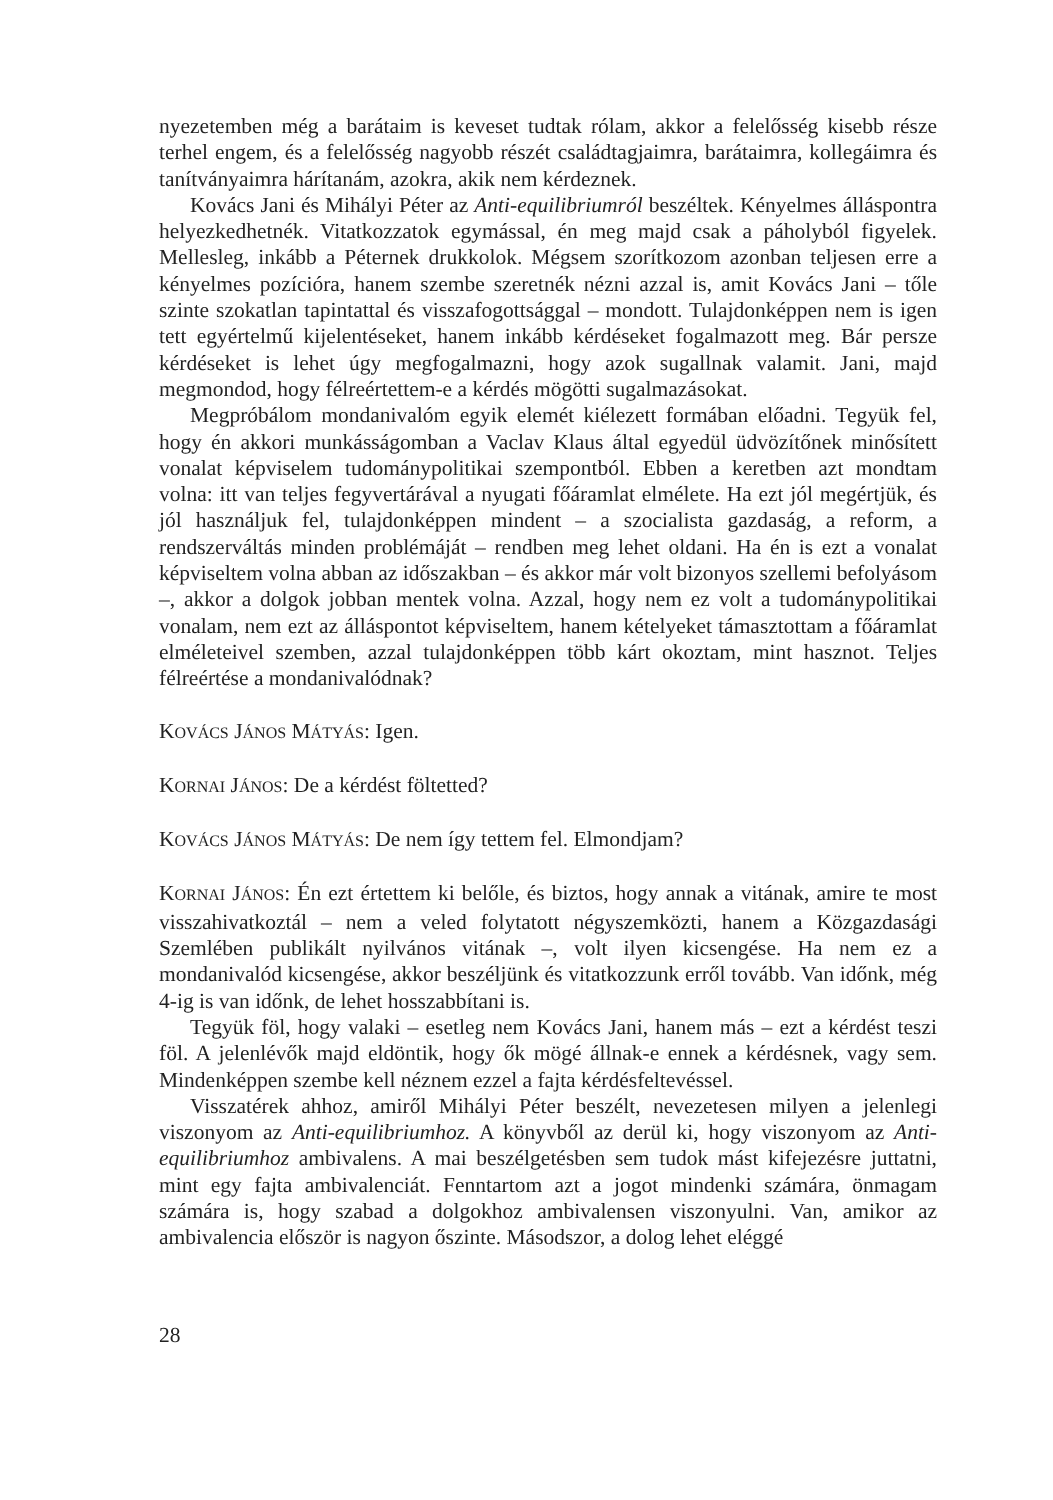nyezetemben még a barátaim is keveset tudtak rólam, akkor a felelősség kisebb része terhel engem, és a felelősség nagyobb részét családtagjaimra, barátaimra, kollegáimra és tanítványaimra hárítanám, azokra, akik nem kérdeznek.
Kovács Jani és Mihályi Péter az Anti-equilibriumról beszéltek. Kényelmes álláspontra helyezkedhetnék. Vitatkozzatok egymással, én meg majd csak a páholyból figyelek. Mellesleg, inkább a Péternek drukkolok. Mégsem szorítkozom azonban teljesen erre a kényelmes pozícióra, hanem szembe szeretnék nézni azzal is, amit Kovács Jani – tőle szinte szokatlan tapintattal és visszafogottsággal – mondott. Tulajdonképpen nem is igen tett egyértelmű kijelentéseket, hanem inkább kérdéseket fogalmazott meg. Bár persze kérdéseket is lehet úgy megfogalmazni, hogy azok sugallnak valamit. Jani, majd megmondod, hogy félreértettem-e a kérdés mögötti sugalmazásokat.
Megpróbálom mondanivalóm egyik elemét kiélezett formában előadni. Tegyük fel, hogy én akkori munkásságomban a Vaclav Klaus által egyedül üdvözítőnek minősített vonalat képviselem tudománypolitikai szempontból. Ebben a keretben azt mondtam volna: itt van teljes fegyvertárával a nyugati főáramlat elmélete. Ha ezt jól megértjük, és jól használjuk fel, tulajdonképpen mindent – a szocialista gazdaság, a reform, a rendszerváltás minden problémáját – rendben meg lehet oldani. Ha én is ezt a vonalat képviseltem volna abban az időszakban – és akkor már volt bizonyos szellemi befolyásom –, akkor a dolgok jobban mentek volna. Azzal, hogy nem ez volt a tudománypolitikai vonalam, nem ezt az álláspontot képviseltem, hanem kételyeket támasztottam a főáramlat elméleteivel szemben, azzal tulajdonképpen több kárt okoztam, mint hasznot. Teljes félreértése a mondanivalódnak?
KOVÁCS JÁNOS MÁTYÁS: Igen.
KORNAI JÁNOS: De a kérdést föltetted?
KOVÁCS JÁNOS MÁTYÁS: De nem így tettem fel. Elmondjam?
KORNAI JÁNOS: Én ezt értettem ki belőle, és biztos, hogy annak a vitának, amire te most visszahivatkoztál – nem a veled folytatott négyszemközti, hanem a Közgazdasági Szemlében publikált nyilvános vitának –, volt ilyen kicsengése. Ha nem ez a mondanivalód kicsengése, akkor beszéljünk és vitatkozzunk erről tovább. Van időnk, még 4-ig is van időnk, de lehet hosszabbítani is.
Tegyük föl, hogy valaki – esetleg nem Kovács Jani, hanem más – ezt a kérdést teszi föl. A jelenlévők majd eldöntik, hogy ők mögé állnak-e ennek a kérdésnek, vagy sem. Mindenképpen szembe kell néznem ezzel a fajta kérdésfeltevéssel.
Visszatérek ahhoz, amiről Mihályi Péter beszélt, nevezetesen milyen a jelenlegi viszonyom az Anti-equilibriumhoz. A könyvből az derül ki, hogy viszonyom az Anti-equilibriumhoz ambivalens. A mai beszélgetésben sem tudok mást kifejezésre juttatni, mint egy fajta ambivalenciát. Fenntartom azt a jogot mindenki számára, önmagam számára is, hogy szabad a dolgokhoz ambivalensen viszonyulni. Van, amikor az ambivalencia először is nagyon őszinte. Másodszor, a dolog lehet eléggé
28